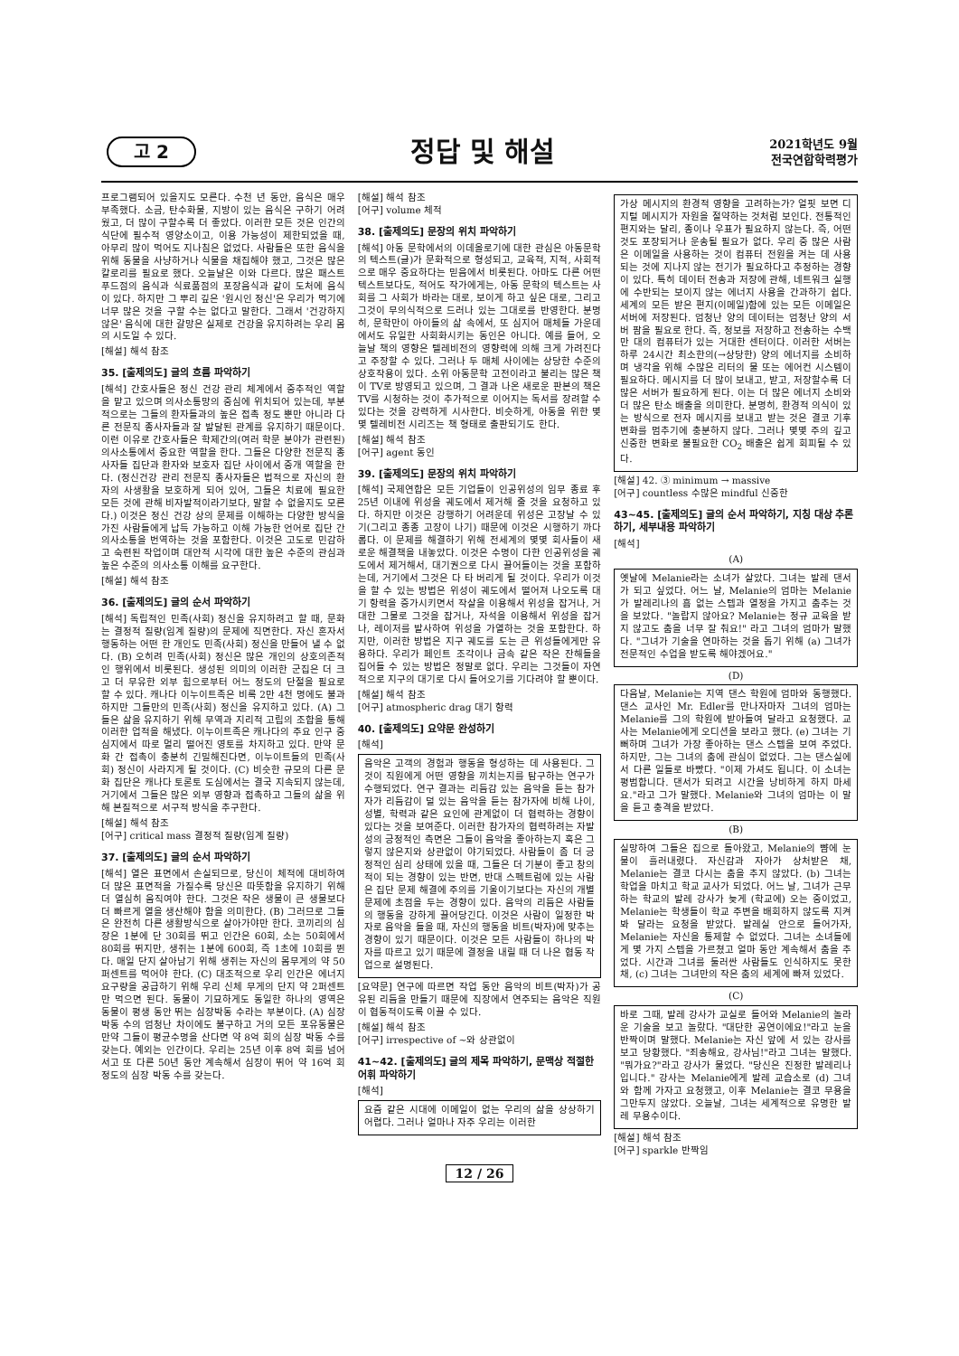고 2
정답 및 해설
2021학년도 9월
전국연합학력평가
프로그램되어 있을지도 모른다. 수천 년 동안, 음식은 매우 부족했다. 소금, 탄수화물, 지방이 있는 음식은 구하기 어려웠고, 더 많이 구할수록 더 좋았다. 이러한 모든 것은 인간의 식단에 필수적 영양소이고, 이용 가능성이 제한되었을 때, 아무리 많이 먹어도 지나침은 없었다. 사람들은 또한 음식을 위해 동물을 사냥하거나 식물을 채집해야 했고, 그것은 많은 칼로리를 필요로 했다. 오늘날은 이와 다르다. 많은 패스트푸드점의 음식과 식료품점의 포장음식과 같이 도처에 음식이 있다. 하지만 그 뿌리 깊은 '원시인 정신'은 우리가 먹기에 너무 많은 것을 구할 수는 없다고 말한다. 그래서 '건강하지 않은' 음식에 대한 갈망은 실제로 건강을 유지하려는 우리 몸의 시도일 수 있다.
[해설] 해석 참조
35. [출제의도] 글의 흐름 파악하기
[해석] 간호사들은 정신 건강 관리 체계에서 중추적인 역할을 맡고 있으며 의사소통망의 중심에 위치되어 있는데, 부분적으로는 그들의 환자들과의 높은 접촉 정도 뿐만 아니라 다른 전문직 종사자들과 잘 발달된 관계를 유지하기 때문이다. 이런 이유로 간호사들은 학제간의(여러 학문 분야가 관련된) 의사소통에서 중요한 역할을 한다. 그들은 다양한 전문직 종사자들 집단과 환자와 보호자 집단 사이에서 중개 역할을 한다. (정신건강 관리 전문직 종사자들은 법적으로 자신의 환자의 사생활을 보호하게 되어 있어, 그들은 치료에 필요한 모든 것에 관해 비자발적이라기보다, 말할 수 없을지도 모른다.) 이것은 정신 건강 상의 문제를 이해하는 다양한 방식을 가진 사람들에게 납득 가능하고 이해 가능한 언어로 집단 간 의사소통을 번역하는 것을 포함한다. 이것은 고도로 민감하고 숙련된 작업이며 대안적 시각에 대한 높은 수준의 관심과 높은 수준의 의사소통 이해를 요구한다.
[해설] 해석 참조
36. [출제의도] 글의 순서 파악하기
[해석] 독립적인 민족(사회) 정신을 유지하려고 할 때, 문화는 결정적 질량(임계 질량)의 문제에 직면한다. 자신 혼자서 행동하는 어떤 한 개인도 민족(사회) 정신을 만들어 낼 수 없다. (B) 오히려 민족(사회) 정신은 많은 개인의 상호의존적인 행위에서 비롯된다. 생성된 의미의 이러한 군집은 더 크고 더 무유한 외부 힘으로부터 어느 정도의 단절을 필요로 할 수 있다. 캐나다 이누이트족은 비록 2만 4천 명에도 불과하지만 그들만의 민족(사회) 정신을 유지하고 있다. (A) 그들은 삶을 유지하기 위해 무역과 지리적 고립의 조합을 통해 이러한 업적을 해냈다. 이누이트족은 캐나다의 주요 인구 중심지에서 따로 멀리 떨어진 영토를 차지하고 있다. 만약 문화 간 접촉이 충분히 긴밀해진다면, 이누이트들의 민족(사회) 정신이 사라지게 될 것이다. (C) 비슷한 규모의 다른 문화 집단은 캐나다 토론토 도심에서는 결국 지속되지 않는데, 거기에서 그들은 많은 외부 영향과 접촉하고 그들의 삶을 위해 본질적으로 서구적 방식을 추구한다.
[해설] 해석 참조
[어구] critical mass 결정적 질량(임계 질량)
37. [출제의도] 글의 순서 파악하기
[해석] 열은 표면에서 손실되므로, 당신이 체적에 대비하여 더 많은 표면적을 가질수록 당신은 따뜻함을 유지하기 위해 더 열심히 움직여야 한다. 그것은 작은 생물이 큰 생물보다 더 빠르게 열을 생산해야 함을 의미한다. (B) 그러므로 그들은 완전히 다른 생활방식으로 살아가야만 한다. 코끼리의 심장은 1분에 단 30회를 뛰고 인간은 60회, 소는 50회에서 80회를 뛰지만, 생쥐는 1분에 600회, 즉 1초에 10회를 뛴다. 매일 단지 살아남기 위해 생쥐는 자신의 몸무게의 약 50퍼센트를 먹어야 한다. (C) 대조적으로 우리 인간은 에너지 요구량을 공급하기 위해 우리 신체 무게의 단지 약 2퍼센트만 먹으면 된다. 동물이 기묘하게도 동일한 하나의 영역은 동물이 평생 동안 뛰는 심장박동 수라는 부분이다. (A) 심장 박동 수의 엄청난 차이에도 불구하고 거의 모든 포유동물은 만약 그들이 평균수명을 산다면 약 8억 회의 심장 박동 수를 갖는다. 예외는 인간이다. 우리는 25년 이후 8억 회를 넘어서고 또 다른 50년 동안 계속해서 심장이 뛰어 약 16억 회 정도의 심장 박동 수를 갖는다.
[해설] 해석 참조
[어구] volume 체적
38. [출제의도] 문장의 위치 파악하기
[해석] 아동 문학에서의 이데올로기에 대한 관심은 아동문학의 텍스트(글)가 문화적으로 형성되고, 교육적, 지적, 사회적으로 매우 중요하다는 믿음에서 비롯된다. 아마도 다른 어떤 텍스트보다도, 적어도 작가에게는, 아동 문학의 텍스트는 사회를 그 사회가 바라는 대로, 보이게 하고 싶은 대로, 그리고 그것이 무의식적으로 드러나 있는 그대로를 반영한다. 분명히, 문학만이 아이들의 삶 속에서, 또 심지어 매체들 가운데에서도 유일한 사회화시키는 동인은 아니다. 예를 들어, 오늘날 책의 영향은 텔레비전의 영향력에 의해 크게 가려진다고 주장할 수 있다. 그러나 두 매체 사이에는 상당한 수준의 상호작용이 있다. 소위 아동문학 고전이라고 불리는 많은 책이 TV로 방영되고 있으며, 그 결과 나온 새로운 판본의 책은 TV를 시청하는 것이 추가적으로 이어지는 독서를 장려할 수 있다는 것을 강력하게 시사한다. 비슷하게, 아동을 위한 몇몇 텔레비전 시리즈는 책 형태로 출판되기도 한다.
[해설] 해석 참조
[어구] agent 동인
39. [출제의도] 문장의 위치 파악하기
[해석] 국제연합은 모든 기업들이 인공위성의 임무 종료 후 25년 이내에 위성을 궤도에서 제거해 줄 것을 요청하고 있다. 하지만 이것은 강행하기 어려운데 위성은 고장날 수 있기(그리고 종종 고장이 나기) 때문에 이것은 시행하기 까다롭다. 이 문제를 해결하기 위해 전세계의 몇몇 회사들이 새로운 해결책을 내놓았다. 이것은 수명이 다한 인공위성을 궤도에서 제거해서, 대기권으로 다시 끌어들이는 것을 포함하는데, 거기에서 그것은 다 타 버리게 될 것이다. 우리가 이것을 할 수 있는 방법은 위성이 궤도에서 떨어져 나오도록 대기 항력을 증가시키면서 작살을 이용해서 위성을 잡거나, 거대한 그물로 그것을 잡거나, 자석을 이용해서 위성을 잡거나, 레이저를 발사하여 위성을 가열하는 것을 포함한다. 하지만, 이러한 방법은 지구 궤도를 도는 큰 위성들에게만 유용하다. 우리가 페인트 조각이나 금속 같은 작은 잔해들을 집어들 수 있는 방법은 정말로 없다. 우리는 그것들이 자연적으로 지구의 대기로 다시 들어오기를 기다려야 할 뿐이다.
[해설] 해석 참조
[어구] atmospheric drag 대기 항력
40. [출제의도] 요약문 완성하기
[해석]
음악은 고객의 경험과 행동을 형성하는 데 사용된다. 그것이 직원에게 어떤 영향을 끼치는지를 탐구하는 연구가 수행되었다. 연구 결과는 리듬감 있는 음악을 듣는 참가자가 리듬감이 덜 있는 음악을 듣는 참가자에 비해 나이, 성별, 학력과 같은 요인에 관계없이 더 협력하는 경향이 있다는 것을 보여준다. 이러한 참가자의 협력하려는 자발성의 긍정적인 측면은 그들이 음악을 좋아하는지 혹은 그렇지 않은지와 상관없이 야기되었다. 사람들이 좀 더 긍정적인 심리 상태에 있을 때, 그들은 더 기분이 좋고 창의적이 되는 경향이 있는 반면, 반대 스펙트럼에 있는 사람은 집단 문제 해결에 주의를 기울이기보다는 자신의 개별 문제에 초점을 두는 경향이 있다. 음악의 리듬은 사람들의 행동을 강하게 끌어당긴다. 이것은 사람이 일정한 박자로 음악을 들을 때, 자신의 행동을 비트(박자)에 맞추는 경향이 있기 때문이다. 이것은 모든 사람들이 하나의 박자를 따르고 있기 때문에 결정을 내릴 때 더 나은 협동 작업으로 설명된다.
[요약문] 연구에 따르면 작업 동안 음악의 비트(박자)가 공유된 리듬을 만들기 때문에 직장에서 연주되는 음악은 직원이 협동적이도록 이끌 수 있다.
[해설] 해석 참조
[어구] irrespective of ~와 상관없이
41~42. [출제의도] 글의 제목 파악하기, 문맥상 적절한 어휘 파악하기
[해석]
요즘 같은 시대에 이메일이 없는 우리의 삶을 상상하기 어렵다. 그러나 얼마나 자주 우리는 이러한
가상 메시지의 환경적 영향을 고려하는가? 얼핏 보면 디지털 메시지가 자원을 절약하는 것처럼 보인다. 전통적인 편지와는 달리, 종이나 우표가 필요하지 않는다. 즉, 어떤 것도 포장되거나 운송될 필요가 없다. 우리 중 많은 사람은 이메일을 사용하는 것이 컴퓨터 전원을 켜는 데 사용되는 것에 지나지 않는 전기가 필요하다고 추정하는 경향이 있다. 특히 데이터 전송과 저장에 관해, 네트워크 실행에 수반되는 보이지 않는 에너지 사용을 간과하기 쉽다. 세계의 모든 받은 편지(이메일)함에 있는 모든 이메일은 서버에 저장된다. 엄청난 양의 데이터는 엄청난 양의 서버 팜을 필요로 한다. 즉, 정보를 저장하고 전송하는 수백만 대의 컴퓨터가 있는 거대한 센터이다. 이러한 서버는 하루 24시간 최소한의(→상당한) 양의 에너지를 소비하며 냉각을 위해 수많은 리터의 물 또는 에어컨 시스템이 필요하다. 메시지를 더 많이 보내고, 받고, 저장할수록 더 많은 서버가 필요하게 된다. 이는 더 많은 에너지 소비와 더 많은 탄소 배출을 의미한다. 분명히, 환경적 의식이 있는 방식으로 전자 메시지를 보내고 받는 것은 결코 기후 변화를 멈추기에 충분하지 않다. 그러나 몇몇 주의 깊고 신중한 변화로 불필요한 CO<sub>2</sub> 배출은 쉽게 회피될 수 있다.
[해설] 42. ③ minimum → massive
[어구] countless 수많은 mindful 신중한
43~45. [출제의도] 글의 순서 파악하기, 지칭 대상 추론하기, 세부내용 파악하기
[해석]
(A)
옛날에 Melanie라는 소녀가 살았다. 그녀는 발레 댄서가 되고 싶었다. 어느 날, Melanie의 엄마는 Melanie가 발레리나의 흠 없는 스텝과 열정을 가지고 춤추는 것을 보았다. "놀랍지 않아요? Melanie는 정규 교육을 받지 않고도 춤을 너무 잘 춰요!" 라고 그녀의 엄마가 말했다. "그녀가 기술을 연마하는 것을 돕기 위해 (a) 그녀가 전문적인 수업을 받도록 해야겠어요."
(D)
다음날, Melanie는 지역 댄스 학원에 엄마와 동행했다. 댄스 교사인 Mr. Edler를 만나자마자 그녀의 엄마는 Melanie를 그의 학원에 받아들여 달라고 요청했다. 교사는 Melanie에게 오디션을 보라고 했다. (e) 그녀는 기뻐하며 그녀가 가장 좋아하는 댄스 스텝을 보여 주었다. 하지만, 그는 그녀의 춤에 관심이 없었다. 그는 댄스실에서 다른 일들로 바빴다. "이제 가셔도 됩니다. 이 소녀는 평범합니다. 댄서가 되려고 시간을 낭비하게 하지 마세요."라고 그가 말했다. Melanie와 그녀의 엄마는 이 말을 듣고 충격을 받았다.
(B)
실망하여 그들은 집으로 돌아왔고, Melanie의 뺨에 눈물이 흘러내렸다. 자신감과 자아가 상처받은 채, Melanie는 결코 다시는 춤을 추지 않았다. (b) 그녀는 학업을 마치고 학교 교사가 되었다. 어느 날, 그녀가 근무하는 학교의 발레 강사가 늦게 (학교에) 오는 중이었고, Melanie는 학생들이 학교 주변을 배회하지 않도록 지켜봐 달라는 요청을 받았다. 발레실 안으로 들어가자, Melanie는 자신을 통제할 수 없었다. 그녀는 소녀들에게 몇 가지 스텝을 가르쳤고 얼마 동안 계속해서 춤을 추었다. 시간과 그녀를 둘러싼 사람들도 인식하지도 못한 채, (c) 그녀는 그녀만의 작은 춤의 세계에 빠져 있었다.
(C)
바로 그때, 발레 강사가 교실로 들어와 Melanie의 놀라운 기술을 보고 놀랐다. "대단한 공연이에요!"라고 눈을 반짝이며 말했다. Melanie는 자신 앞에 서 있는 강사를 보고 당황했다. "죄송해요, 강사님!"라고 그녀는 말했다. "뭐가요?"라고 강사가 물었다. "당신은 진정한 발레리나입니다." 강사는 Melanie에게 발레 교습소로 (d) 그녀와 함께 가자고 요청했고, 이후 Melanie는 결코 무용을 그만두지 않았다. 오늘날, 그녀는 세계적으로 유명한 발레 무용수이다.
[해설] 해석 참조
[어구] sparkle 반짝임
12 / 26